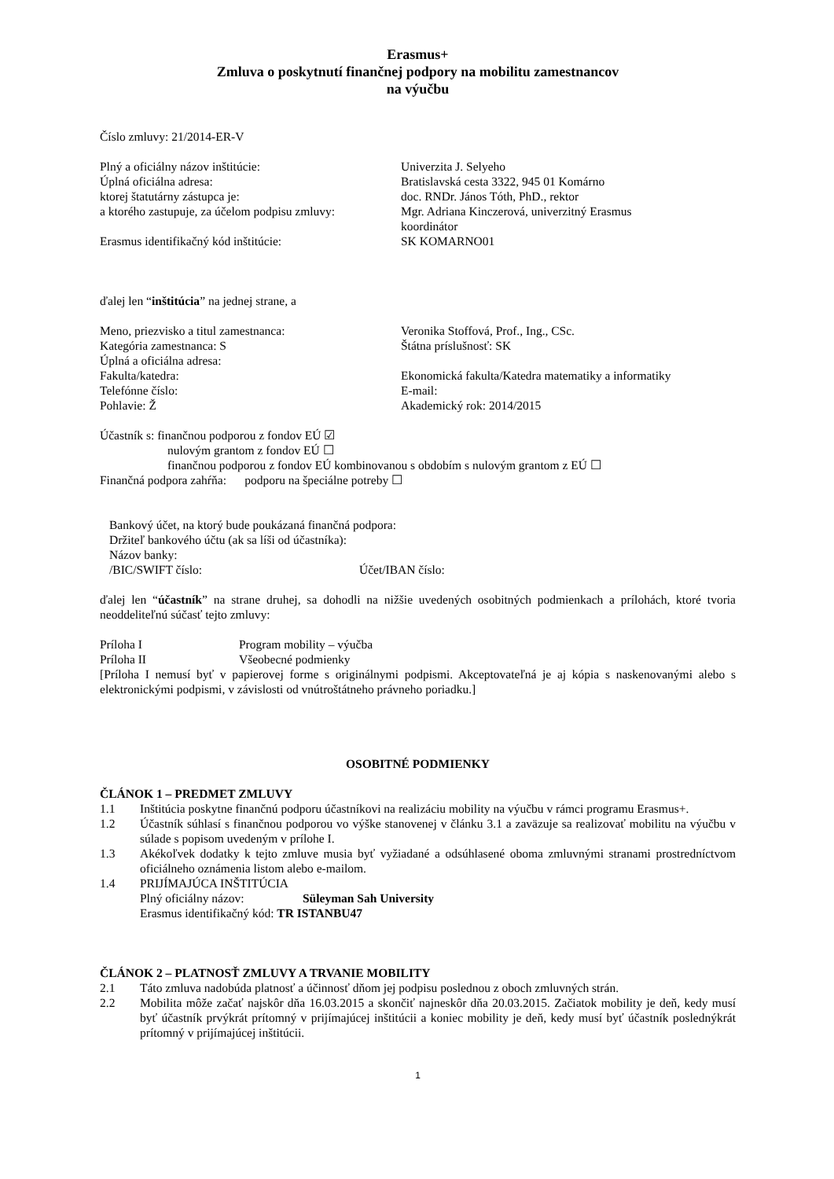Erasmus+
Zmluva o poskytnutí finančnej podpory na mobilitu zamestnancov
na výučbu
Číslo zmluvy: 21/2014-ER-V
Plný a oficiálny názov inštitúcie: Univerzita J. Selyeho
Úplná oficiálna adresa: Bratislavská cesta 3322, 945 01 Komárno
ktorej štatutárny zástupca je: doc. RNDr. János Tóth, PhD., rektor
a ktorého zastupuje, za účelom podpisu zmluvy: Mgr. Adriana Kinczerová, univerzitný Erasmus
koordinátor
Erasmus identifikačný kód inštitúcie: SK KOMARNO01
ďalej len “inštitúcia” na jednej strane, a
Meno, priezvisko a titul zamestnanca: Veronika Stoffová, Prof., Ing., CSc.
Kategória zamestnanca: S Štátna príslušnosť: SK
Úplná a oficiálna adresa:
Fakulta/katedra: Ekonomická fakulta/Katedra matematiky a informatiky
Telefónne číslo: E-mail:
Pohlavie: Ž Akademický rok: 2014/2015
Účastník s: finančnou podporou z fondov EÚ ☑
nulovým grantom z fondov EÚ ☐
finančnou podporou z fondov EÚ kombinovanou s obdobím s nulovým grantom z EÚ ☐
Finančná podpora zahŕňa: podporu na špeciálne potreby ☐
Bankový účet, na ktorý bude poukázaná finančná podpora:
Držiteľ bankového účtu (ak sa líši od účastníka):
Názov banky:
/BIC/SWIFT číslo: Účet/IBAN číslo:
ďalej len “účastník” na strane druhej, sa dohodli na nižšie uvedených osobitných podmienkach a prílohách, ktoré tvoria neoddeliteľnú súčasť tejto zmluvy:
Príloha I Program mobility – výučba
Príloha II Všeobecné podmienky
[Príloha I nemusí byť v papierovej forme s originálnymi podpismi. Akceptovateľná je aj kópia s naskenovanými alebo s elektronickými podpismi, v závislosti od vnútroštátneho právneho poriadku.]
OSOBITNÉ PODMIENKY
ČLÁNOK 1 – PREDMET ZMLUVY
1.1 Inštitúcia poskytne finančnú podporu účastníkovi na realizáciu mobility na výučbu v rámci programu Erasmus+.
1.2 Účastník súhlasí s finančnou podporou vo výške stanovenej v článku 3.1 a zaväzuje sa realizovať mobilitu na výučbu v súlade s popisom uvedeným v prílohe I.
1.3 Akékoľvek dodatky k tejto zmluve musia byť vyžiadané a odsúhlasené oboma zmluvnými stranami prostredníctvom oficiálneho oznámenia listom alebo e-mailom.
1.4 PRIJÍMAJÚCA INŠTITÚCIA
Plný oficiálny názov: Süleyman Sah University
Erasmus identifikačný kód: TR ISTANBU47
ČLÁNOK 2 – PLATNOSŤ ZMLUVY A TRVANIE MOBILITY
2.1 Táto zmluva nadobúda platnosť a účinnosť dňom jej podpisu poslednou z oboch zmluvných strán.
2.2 Mobilita môže začať najskôr dňa 16.03.2015 a skončiť najneskôr dňa 20.03.2015. Začiatok mobility je deň, kedy musí byť účastník prvýkrát prítomný v prijímajúcej inštitúcii a koniec mobility je deň, kedy musí byť účastník poslednýkrát prítomný v prijímajúcej inštitúcii.
1